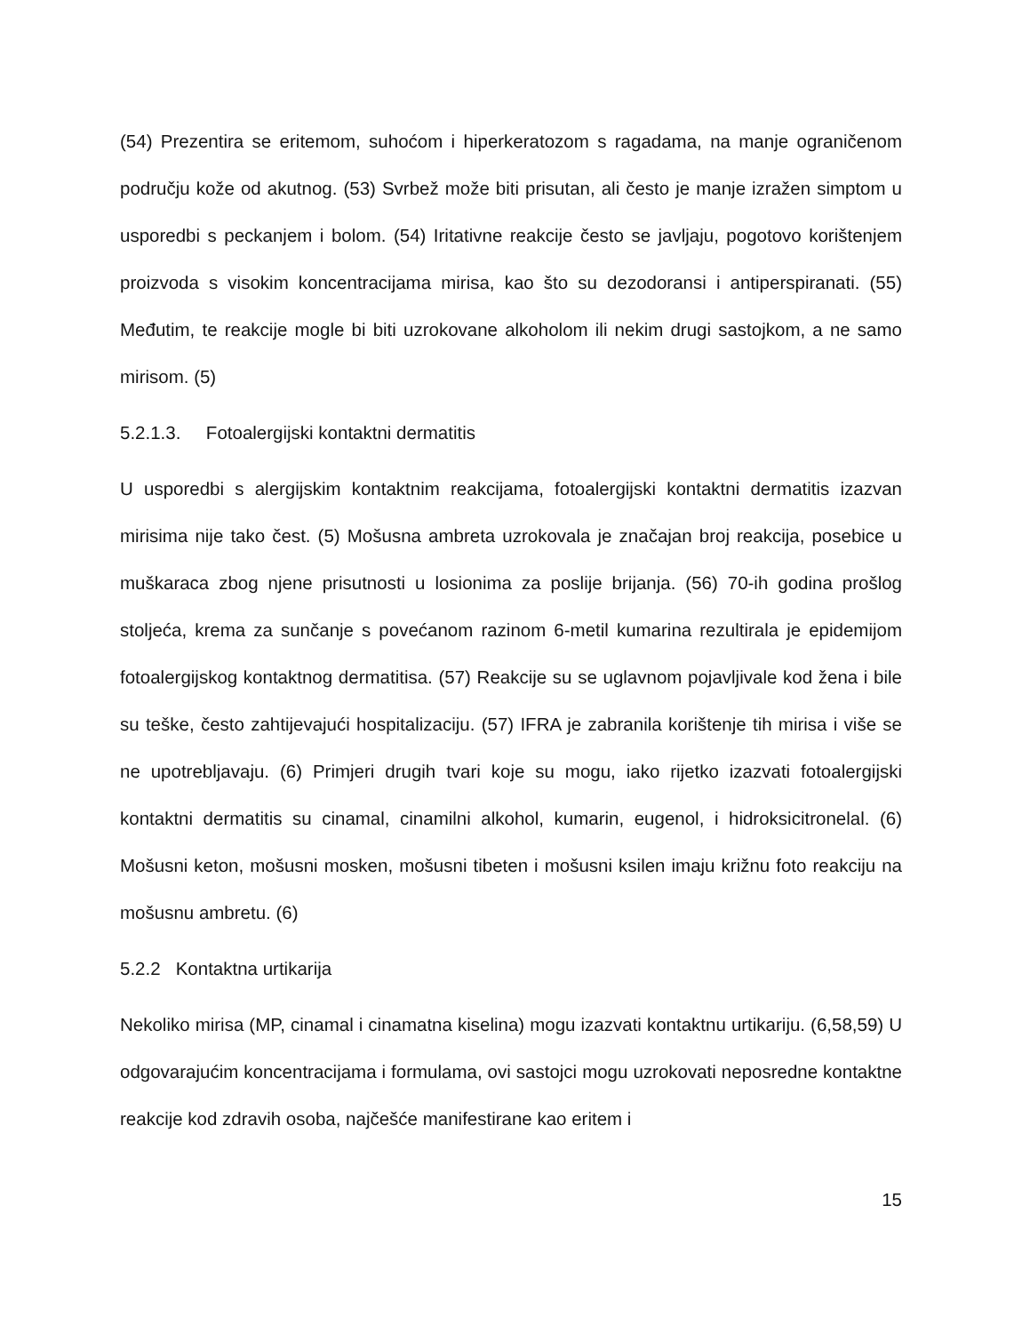(54) Prezentira se eritemom, suhoćom i hiperkeratozom s ragadama, na manje ograničenom području kože od akutnog. (53) Svrbež može biti prisutan, ali često je manje izražen simptom u usporedbi s peckanjem i bolom. (54) Iritativne reakcije često se javljaju, pogotovo korištenjem proizvoda s visokim koncentracijama mirisa, kao što su dezodoransi i antiperspiranati. (55) Međutim, te reakcije mogle bi biti uzrokovane alkoholom ili nekim drugi sastojkom, a ne samo mirisom. (5)
5.2.1.3. Fotoalergijski kontaktni dermatitis
U usporedbi s alergijskim kontaktnim reakcijama, fotoalergijski kontaktni dermatitis izazvan mirisima nije tako čest. (5) Mošusna ambreta uzrokovala je značajan broj reakcija, posebice u muškaraca zbog njene prisutnosti u losionima za poslije brijanja. (56) 70-ih godina prošlog stoljeća, krema za sunčanje s povećanom razinom 6-metil kumarina rezultirala je epidemijom fotoalergijskog kontaktnog dermatitisa. (57) Reakcije su se uglavnom pojavljivale kod žena i bile su teške, često zahtijevajući hospitalizaciju. (57) IFRA je zabranila korištenje tih mirisa i više se ne upotrebljavaju. (6) Primjeri drugih tvari koje su mogu, iako rijetko izazvati fotoalergijski kontaktni dermatitis su cinamal, cinamilni alkohol, kumarin, eugenol, i hidroksicitronelal. (6) Mošusni keton, mošusni mosken, mošusni tibeten i mošusni ksilen imaju križnu foto reakciju na mošusnu ambretu. (6)
5.2.2 Kontaktna urtikarija
Nekoliko mirisa (MP, cinamal i cinamatna kiselina) mogu izazvati kontaktnu urtikariju. (6,58,59) U odgovarajućim koncentracijama i formulama, ovi sastojci mogu uzrokovati neposredne kontaktne reakcije kod zdravih osoba, najčešće manifestirane kao eritem i
15